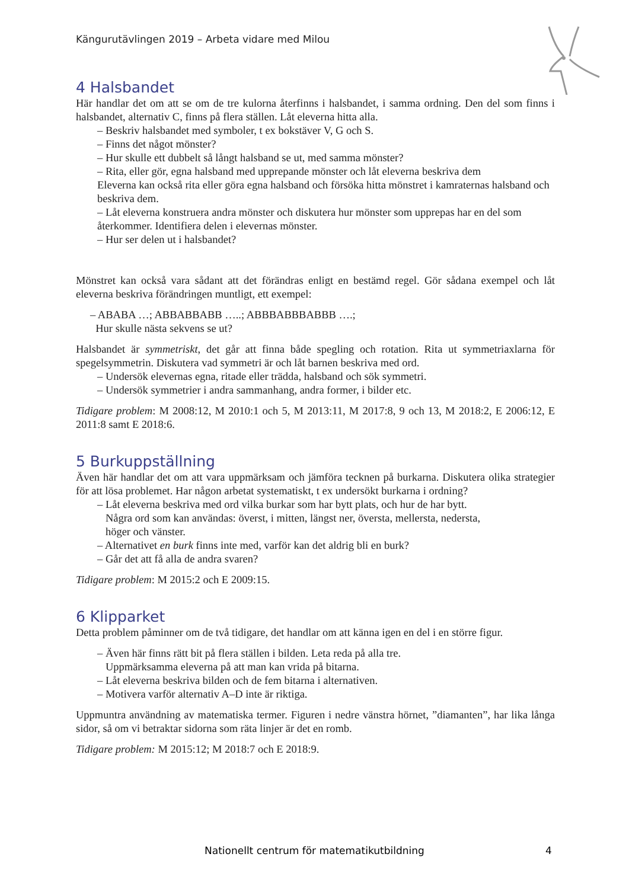Kängurutävlingen 2019 – Arbeta vidare med Milou
4 Halsbandet
Här handlar det om att se om de tre kulorna återfinns i halsbandet, i samma ordning. Den del som finns i halsbandet, alternativ C, finns på flera ställen. Låt eleverna hitta alla.
– Beskriv halsbandet med symboler, t ex bokstäver V, G och S.
– Finns det något mönster?
– Hur skulle ett dubbelt så långt halsband se ut, med samma mönster?
– Rita, eller gör, egna halsband med upprepande mönster och låt eleverna beskriva dem
Eleverna kan också rita eller göra egna halsband och försöka hitta mönstret i kamraternas halsband och beskriva dem.
– Låt eleverna konstruera andra mönster och diskutera hur mönster som upprepas har en del som återkommer. Identifiera delen i elevernas mönster.
– Hur ser delen ut i halsbandet?
Mönstret kan också vara sådant att det förändras enligt en bestämd regel. Gör sådana exempel och låt eleverna beskriva förändringen muntligt, ett exempel:
– ABABA …; ABBABBABB …..; ABBBABBBABBB ….;
Hur skulle nästa sekvens se ut?
Halsbandet är symmetriskt, det går att finna både spegling och rotation. Rita ut symmetriaxlarna för spegelsymmetrin. Diskutera vad symmetri är och låt barnen beskriva med ord.
– Undersök elevernas egna, ritade eller trädda, halsband och sök symmetri.
– Undersök symmetrier i andra sammanhang, andra former, i bilder etc.
Tidigare problem: M 2008:12, M 2010:1 och 5, M 2013:11, M 2017:8, 9 och 13, M 2018:2, E 2006:12, E 2011:8 samt E 2018:6.
5 Burkuppställning
Även här handlar det om att vara uppmärksam och jämföra tecknen på burkarna. Diskutera olika strategier för att lösa problemet. Har någon arbetat systematiskt, t ex undersökt burkarna i ordning?
– Låt eleverna beskriva med ord vilka burkar som har bytt plats, och hur de har bytt.
Några ord som kan användas: överst, i mitten, längst ner, översta, mellersta, nedersta,
höger och vänster.
– Alternativet en burk finns inte med, varför kan det aldrig bli en burk?
– Går det att få alla de andra svaren?
Tidigare problem: M 2015:2 och E 2009:15.
6 Klipparket
Detta problem påminner om de två tidigare, det handlar om att känna igen en del i en större figur.
– Även här finns rätt bit på flera ställen i bilden. Leta reda på alla tre.
Uppmärksamma eleverna på att man kan vrida på bitarna.
– Låt eleverna beskriva bilden och de fem bitarna i alternativen.
– Motivera varför alternativ A–D inte är riktiga.
Uppmuntra användning av matematiska termer. Figuren i nedre vänstra hörnet, ”diamanten”, har lika långa sidor, så om vi betraktar sidorna som räta linjer är det en romb.
Tidigare problem: M 2015:12; M 2018:7 och E 2018:9.
Nationellt centrum för matematikutbildning 4